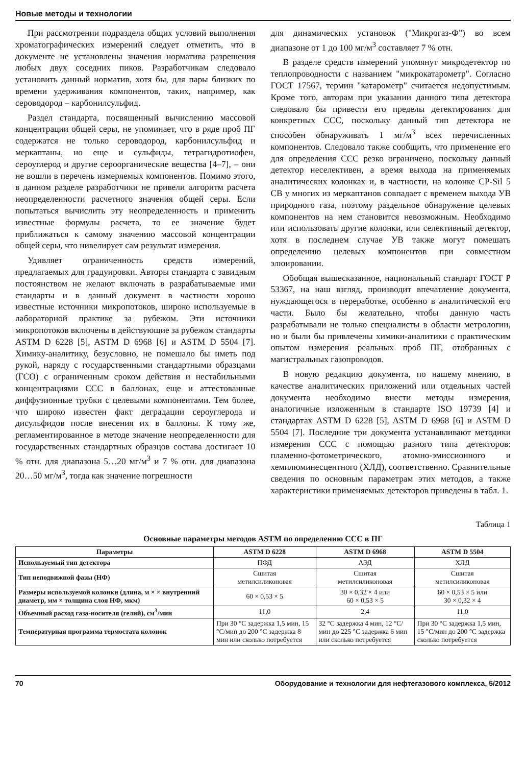Новые методы и технологии
При рассмотрении подраздела общих условий выполнения хроматографических измерений следует отметить, что в документе не установлены значения норматива разрешения любых двух соседних пиков. Разработчикам следовало установить данный норматив, хотя бы, для пары близких по времени удерживания компонентов, таких, например, как сероводород – карбонилсульфид.
Раздел стандарта, посвященный вычислению массовой концентрации общей серы, не упоминает, что в ряде проб ПГ содержатся не только сероводород, карбонилсульфид и меркаптаны, но еще и сульфиды, тетрагидротиофен, сероуглерод и другие сероорганические вещества [4–7], – они не вошли в перечень измеряемых компонентов. Помимо этого, в данном разделе разработчики не привели алгоритм расчета неопределенности расчетного значения общей серы. Если попытаться вычислить эту неопределенность и применить известные формулы расчета, то ее значение будет приближаться к самому значению массовой концентрации общей серы, что нивелирует сам результат измерения.
Удивляет ограниченность средств измерений, предлагаемых для градуировки. Авторы стандарта с завидным постоянством не желают включать в разрабатываемые ими стандарты и в данный документ в частности хорошо известные источники микропотоков, широко используемые в лабораторной практике за рубежом. Эти источники микропотоков включены в действующие за рубежом стандарты ASTM D 6228 [5], ASTM D 6968 [6] и ASTM D 5504 [7]. Химику-аналитику, безусловно, не помешало бы иметь под рукой, наряду с государственными стандартными образцами (ГСО) с ограниченным сроком действия и нестабильными концентрациями ССС в баллонах, еще и аттестованные диффузионные трубки с целевыми компонентами. Тем более, что широко известен факт деградации сероуглерода и дисульфидов после внесения их в баллоны. К тому же, регламентированное в методе значение неопределенности для государственных стандартных образцов состава достигает 10 % отн. для диапазона 5…20 мг/м<sup>3</sup> и 7 % отн. для диапазона 20…50 мг/м<sup>3</sup>, тогда как значение погрешности
для динамических установок ("Микрогаз-Ф") во всем диапазоне от 1 до 100 мг/м<sup>3</sup> составляет 7 % отн.
В разделе средств измерений упомянут микродетектор по теплопроводности с названием "микрокатарометр". Согласно ГОСТ 17567, термин "катарометр" считается недопустимым. Кроме того, авторам при указании данного типа детектора следовало бы привести его пределы детектирования для конкретных ССС, поскольку данный тип детектора не способен обнаруживать 1 мг/м<sup>3</sup> всех перечисленных компонентов. Следовало также сообщить, что применение его для определения ССС резко ограничено, поскольку данный детектор неселективен, а время выхода на применяемых аналитических колонках и, в частности, на колонке CP-Sil 5 CB у многих из меркаптанов совпадает с временем выхода УВ природного газа, поэтому раздельное обнаружение целевых компонентов на нем становится невозможным. Необходимо или использовать другие колонки, или селективный детектор, хотя в последнем случае УВ также могут помешать определению целевых компонентов при совместном элюировании.
Обобщая вышесказанное, национальный стандарт ГОСТ Р 53367, на наш взгляд, производит впечатление документа, нуждающегося в переработке, особенно в аналитической его части. Было бы желательно, чтобы данную часть разрабатывали не только специалисты в области метрологии, но и были бы привлечены химики-аналитики с практическим опытом измерения реальных проб ПГ, отобранных с магистральных газопроводов.
В новую редакцию документа, по нашему мнению, в качестве аналитических приложений или отдельных частей документа необходимо внести методы измерения, аналогичные изложенным в стандарте ISO 19739 [4] и стандартах ASTM D 6228 [5], ASTM D 6968 [6] и ASTM D 5504 [7]. Последние три документа устанавливают методики измерения ССС с помощью разного типа детекторов: пламенно-фотометрического, атомно-эмиссионного и хемилюминесцентного (ХЛД), соответственно. Сравнительные сведения по основным параметрам этих методов, а также характеристики применяемых детекторов приведены в табл. 1.
Таблица 1
Основные параметры методов ASTM по определению ССС в ПГ
| Параметры | ASTM D 6228 | ASTM D 6968 | ASTM D 5504 |
| --- | --- | --- | --- |
| Используемый тип детектора | ПФД | АЭД | ХЛД |
| Тип неподвижной фазы (НФ) | Сшитая метилсиликоновая | Сшитая метилсиликоновая | Сшитая метилсиликоновая |
| Размеры используемой колонки (длина, м × × внутренний диаметр, мм × толщина слоя НФ, мкм) | 60 × 0,53 × 5 | 30 × 0,32 × 4 или 60 × 0,53 × 5 | 60 × 0,53 × 5 или 30 × 0,32 × 4 |
| Объемный расход газа-носителя (гелий), см<sup>3</sup>/мин | 11,0 | 2,4 | 11,0 |
| Температурная программа термостата колонок | При 30 °C задержка 1,5 мин, 15 °C/мин до 200 °C задержка 8 мин или сколько потребуется | 32 °C задержка 4 мин, 12 °C/мин до 225 °C задержка 6 мин или сколько потребуется | При 30 °C задержка 1,5 мин, 15 °C/мин до 200 °C задержка сколько потребуется |
70 Оборудование и технологии для нефтегазового комплекса, 5/2012